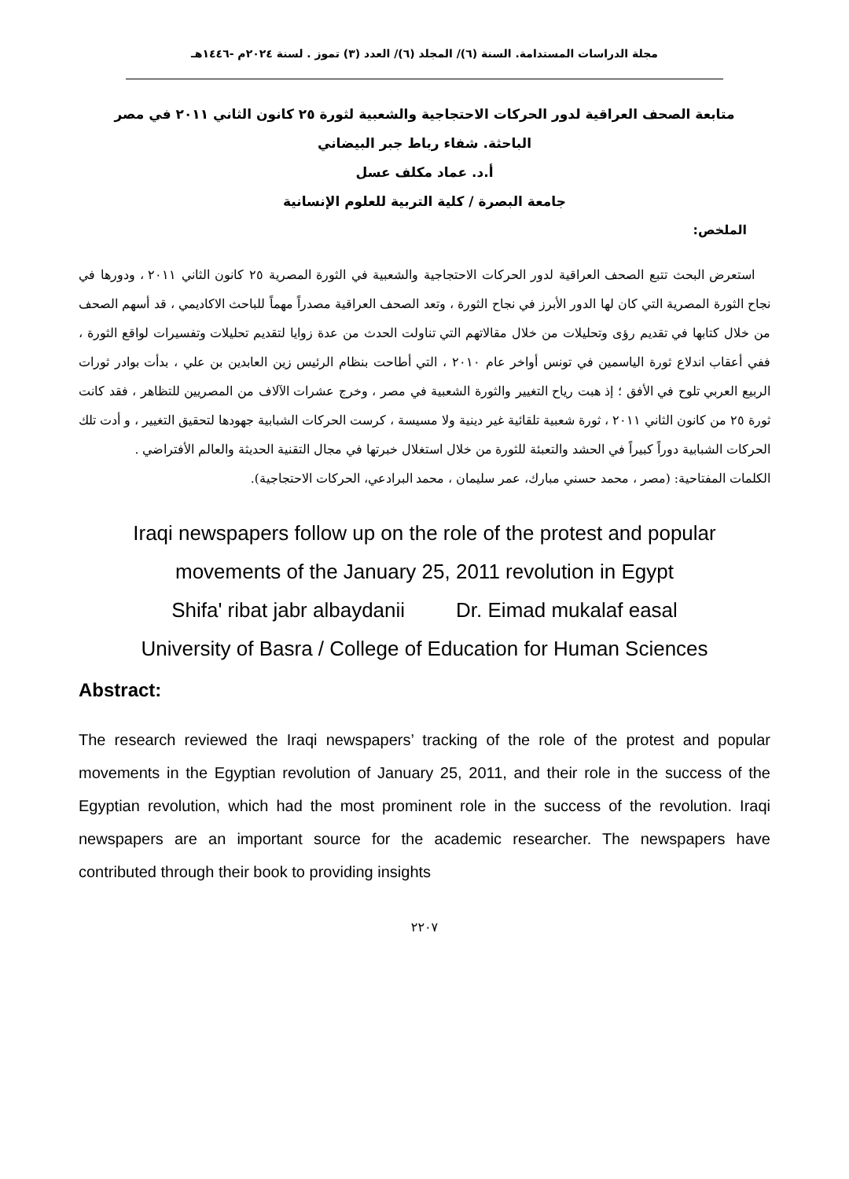مجلة الدراسات المستدامة. السنة (٦)/ المجلد (٦)/ العدد (٣) تموز . لسنة ٢٠٢٤م -١٤٤٦هـ
متابعة الصحف العراقية لدور الحركات الاحتجاجية والشعبية لثورة ٢٥ كانون الثاني ٢٠١١ في مصر
الباحثة. شفاء رباط جبر البيضاني
أ.د. عماد مكلف عسل
جامعة البصرة / كلية التربية للعلوم الإنسانية
الملخص:
استعرض البحث تتبع الصحف العراقية لدور الحركات الاحتجاجية والشعبية في الثورة المصرية ٢٥ كانون الثاني ٢٠١١ ، ودورها في نجاح الثورة المصرية التي كان لها الدور الأبرز في نجاح الثورة ، وتعد الصحف العراقية مصدراً مهماً للباحث الاكاديمي ، قد أسهم الصحف من خلال كتابها في تقديم رؤى وتحليلات من خلال مقالاتهم التي تناولت الحدث من عدة زوايا لتقديم تحليلات وتفسيرات لواقع الثورة ، ففي أعقاب اندلاع ثورة الياسمين في تونس أواخر عام ٢٠١٠ ، التي أطاحت بنظام الرئيس زين العابدين بن علي ، بدأت بوادر ثورات الربيع العربي تلوح في الأفق ؛ إذ هبت رياح التغيير والثورة الشعبية في مصر ، وخرج عشرات الآلاف من المصريين للتظاهر ، فقد كانت ثورة ٢٥ من كانون الثاني ٢٠١١ ، ثورة شعبية تلقائية غير دينية ولا مسيسة ، كرست الحركات الشبابية جهودها لتحقيق التغيير ، و أدت تلك الحركات الشبابية دوراً كبيراً في الحشد والتعبئة للثورة من خلال استغلال خبرتها في مجال التقنية الحديثة والعالم الأفتراضي .
الكلمات المفتاحية: (مصر ، محمد حسني مبارك، عمر سليمان ، محمد البرادعي، الحركات الاحتجاجية).
Iraqi newspapers follow up on the role of the protest and popular
movements of the January 25, 2011 revolution in Egypt
Shifa' ribat jabr albaydanii Dr. Eimad mukalaf easal
University of Basra / College of Education for Human Sciences
Abstract:
The research reviewed the Iraqi newspapers’ tracking of the role of the protest and popular movements in the Egyptian revolution of January 25, 2011, and their role in the success of the Egyptian revolution, which had the most prominent role in the success of the revolution. Iraqi newspapers are an important source for the academic researcher. The newspapers have contributed through their book to providing insights
٢٢٠٧